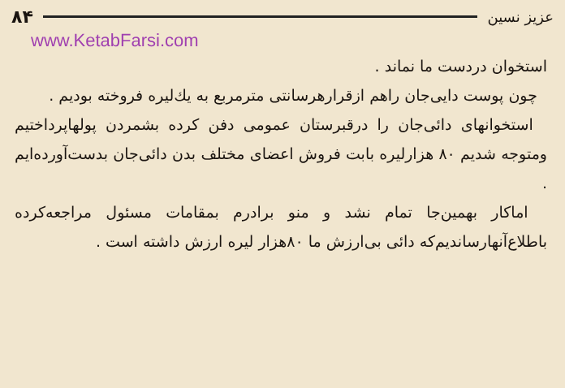عزیز نسین ۸۴
www.KetabFarsi.com
استخوان دردست ما نماند .
چون پوست دایی‌جان راهم ازقرارهرسانتی مترمربع به یك‌لیره فروخته بودیم .
استخوانهای دائی‌جان را درقبرستان عمومی دفن کرده بشمردن پولهاپرداختیم ومتوجه شدیم ۸۰ هزارلیره بابت فروش اعضای مختلف بدن دائی‌جان بدست‌آورده‌ایم .
اماکار بهمین‌جا تمام نشد و منو برادرم بمقامات مسئول مراجعه‌کرده باطلاع‌آنهارساندیم‌که دائی بی‌ارزش ما ۸۰هزار لیره ارزش داشته است .